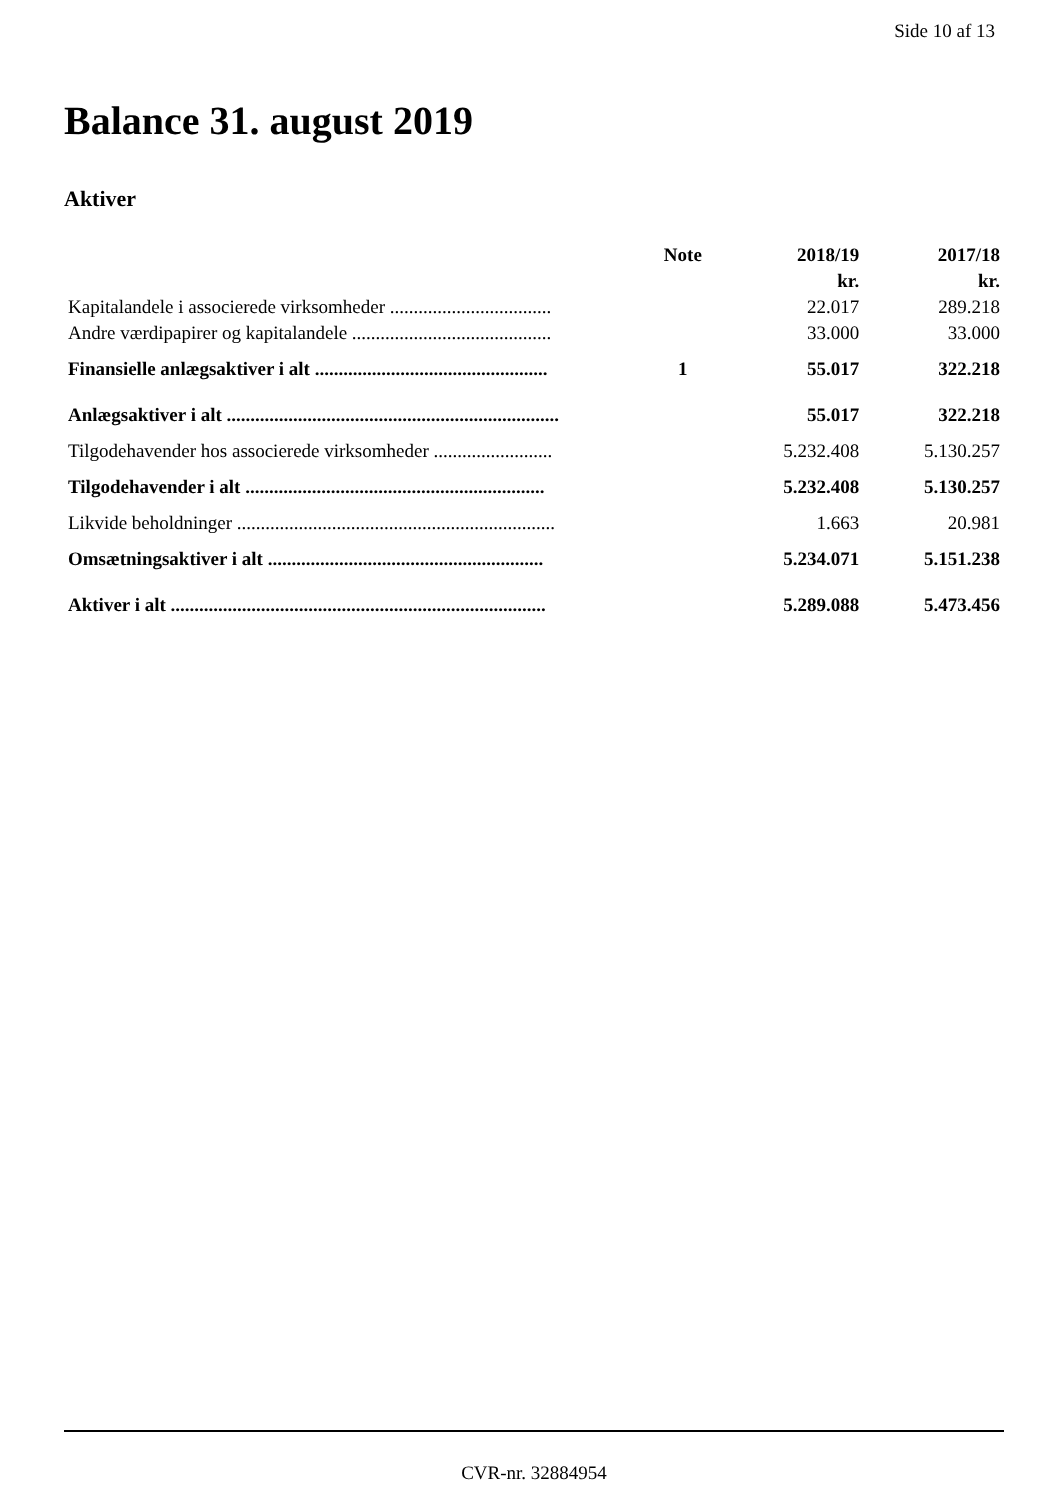Side 10 af 13
Balance 31. august 2019
Aktiver
| | Note | 2018/19 | 2017/18 |
| --- | --- | --- | --- |
| | | kr. | kr. |
| Kapitalandele i associerede virksomheder .................................. | | 22.017 | 289.218 |
| Andre værdipapirer og kapitalandele .......................................... | | 33.000 | 33.000 |
| Finansielle anlægsaktiver i alt ................................................. | 1 | 55.017 | 322.218 |
| Anlægsaktiver i alt ...................................................................... | | 55.017 | 322.218 |
| Tilgodehavender hos associerede virksomheder ......................... | | 5.232.408 | 5.130.257 |
| Tilgodehavender i alt ............................................................... | | 5.232.408 | 5.130.257 |
| Likvide beholdninger ................................................................... | | 1.663 | 20.981 |
| Omsætningsaktiver i alt .......................................................... | | 5.234.071 | 5.151.238 |
| Aktiver i alt ............................................................................... | | 5.289.088 | 5.473.456 |
CVR-nr. 32884954